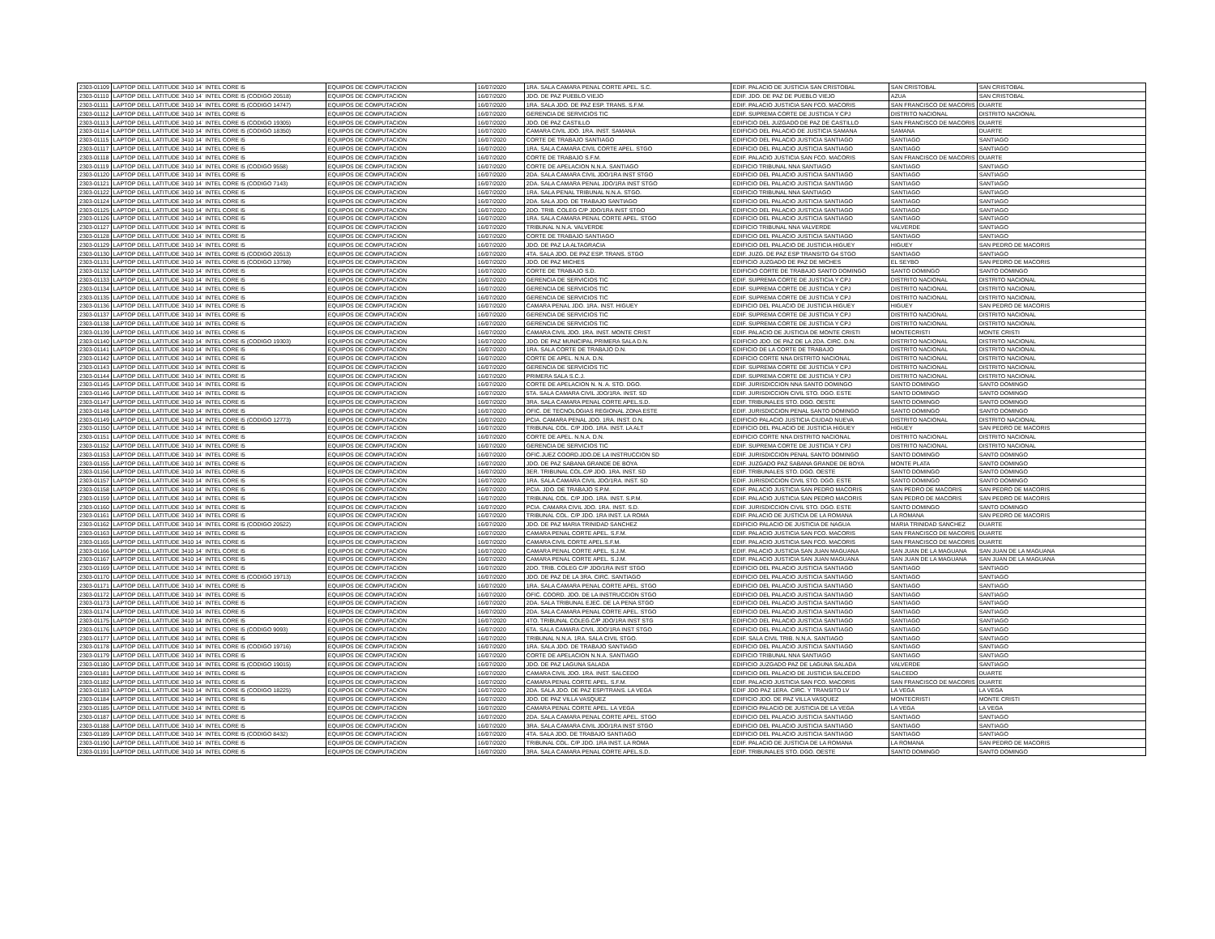| 2303-01109 | LAPTOP DELL LATITUDE 3410 14¨ INTEL CORE I5 | EQUIPOS DE COMPUTACION | 16/07/2020 | 1RA. SALA CAMARA PENAL CORTE APEL. S.C. | EDIF. PALACIO DE JUSTICIA SAN CRISTOBAL | SAN CRISTOBAL | SAN CRISTOBAL |
| 2303-01110 | LAPTOP DELL LATITUDE 3410 14¨ INTEL CORE I5 (CODIGO 20518) | EQUIPOS DE COMPUTACION | 16/07/2020 | JDO. DE PAZ PUEBLO VIEJO | EDIF. JDO. DE PAZ DE PUEBLO VIEJO | AZUA | SAN CRISTOBAL |
| 2303-01111 | LAPTOP DELL LATITUDE 3410 14¨ INTEL CORE I5 (CODIGO 14747) | EQUIPOS DE COMPUTACION | 16/07/2020 | 1RA. SALA JDO. DE PAZ ESP. TRANS. S.F.M. | EDIF. PALACIO JUSTICIA SAN FCO. MACORIS | SAN FRANCISCO DE MACORIS | DUARTE |
| 2303-01112 | LAPTOP DELL LATITUDE 3410 14¨ INTEL CORE I5 | EQUIPOS DE COMPUTACION | 16/07/2020 | GERENCIA DE SERVICIOS TIC | EDIF. SUPREMA CORTE DE JUSTICIA Y CPJ | DISTRITO NACIONAL | DISTRITO NACIONAL |
| 2303-01113 | LAPTOP DELL LATITUDE 3410 14¨ INTEL CORE I5 (CODIGO 19305) | EQUIPOS DE COMPUTACION | 16/07/2020 | JDO. DE PAZ CASTILLO | EDIFICIO DEL JUZGADO DE PAZ DE CASTILLO | SAN FRANCISCO DE MACORIS | DUARTE |
| 2303-01114 | LAPTOP DELL LATITUDE 3410 14¨ INTEL CORE I5 (CODIGO 18350) | EQUIPOS DE COMPUTACION | 16/07/2020 | CAMARA CIVIL JDO. 1RA. INST. SAMANA | EDIFICIO DEL PALACIO DE JUSTICIA SAMANA | SAMANA | DUARTE |
| 2303-01115 | LAPTOP DELL LATITUDE 3410 14¨ INTEL CORE I5 | EQUIPOS DE COMPUTACION | 16/07/2020 | CORTE DE TRABAJO SANTIAGO | EDIFICIO DEL PALACIO JUSTICIA SANTIAGO | SANTIAGO | SANTIAGO |
| 2303-01117 | LAPTOP DELL LATITUDE 3410 14¨ INTEL CORE I5 | EQUIPOS DE COMPUTACION | 16/07/2020 | 1RA. SALA CAMARA CIVIL CORTE APEL. STGO | EDIFICIO DEL PALACIO JUSTICIA SANTIAGO | SANTIAGO | SANTIAGO |
| 2303-01118 | LAPTOP DELL LATITUDE 3410 14¨ INTEL CORE I5 | EQUIPOS DE COMPUTACION | 16/07/2020 | CORTE DE TRABAJO S.F.M. | EDIF. PALACIO JUSTICIA SAN FCO. MACORIS | SAN FRANCISCO DE MACORIS | DUARTE |
| 2303-01119 | LAPTOP DELL LATITUDE 3410 14¨ INTEL CORE I5 (CODIGO 9558) | EQUIPOS DE COMPUTACION | 16/07/2020 | CORTE DE APELACION N.N.A. SANTIAGO | EDIFICIO TRIBUNAL NNA SANTIAGO | SANTIAGO | SANTIAGO |
| 2303-01120 | LAPTOP DELL LATITUDE 3410 14¨ INTEL CORE I5 | EQUIPOS DE COMPUTACION | 16/07/2020 | 2DA. SALA CAMARA CIVIL JDO/1RA INST STGO | EDIFICIO DEL PALACIO JUSTICIA SANTIAGO | SANTIAGO | SANTIAGO |
| 2303-01121 | LAPTOP DELL LATITUDE 3410 14¨ INTEL CORE I5 (CODIGO 7143) | EQUIPOS DE COMPUTACION | 16/07/2020 | 2DA. SALA CAMARA PENAL JDO/1RA INST STGO | EDIFICIO DEL PALACIO JUSTICIA SANTIAGO | SANTIAGO | SANTIAGO |
| 2303-01122 | LAPTOP DELL LATITUDE 3410 14¨ INTEL CORE I5 | EQUIPOS DE COMPUTACION | 16/07/2020 | 1RA. SALA PENAL TRIBUNAL N.N.A. STGO. | EDIFICIO TRIBUNAL NNA SANTIAGO | SANTIAGO | SANTIAGO |
| 2303-01124 | LAPTOP DELL LATITUDE 3410 14¨ INTEL CORE I5 | EQUIPOS DE COMPUTACION | 16/07/2020 | 2DA. SALA JDO. DE TRABAJO SANTIAGO | EDIFICIO DEL PALACIO JUSTICIA SANTIAGO | SANTIAGO | SANTIAGO |
| 2303-01125 | LAPTOP DELL LATITUDE 3410 14¨ INTEL CORE I5 | EQUIPOS DE COMPUTACION | 16/07/2020 | 2DO. TRIB. COLEG C/P JDO/1RA INST STGO | EDIFICIO DEL PALACIO JUSTICIA SANTIAGO | SANTIAGO | SANTIAGO |
| 2303-01126 | LAPTOP DELL LATITUDE 3410 14¨ INTEL CORE I5 | EQUIPOS DE COMPUTACION | 16/07/2020 | 1RA. SALA CAMARA PENAL CORTE APEL. STGO | EDIFICIO DEL PALACIO JUSTICIA SANTIAGO | SANTIAGO | SANTIAGO |
| 2303-01127 | LAPTOP DELL LATITUDE 3410 14¨ INTEL CORE I5 | EQUIPOS DE COMPUTACION | 16/07/2020 | TRIBUNAL N.N.A. VALVERDE | EDIFICIO TRIBUNAL NNA VALVERDE | VALVERDE | SANTIAGO |
| 2303-01128 | LAPTOP DELL LATITUDE 3410 14¨ INTEL CORE I5 | EQUIPOS DE COMPUTACION | 16/07/2020 | CORTE DE TRABAJO SANTIAGO | EDIFICIO DEL PALACIO JUSTICIA SANTIAGO | SANTIAGO | SANTIAGO |
| 2303-01129 | LAPTOP DELL LATITUDE 3410 14¨ INTEL CORE I5 | EQUIPOS DE COMPUTACION | 16/07/2020 | JDO. DE PAZ LA ALTAGRACIA | EDIFICIO DEL PALACIO DE JUSTICIA HIGUEY | HIGUEY | SAN PEDRO DE MACORIS |
| 2303-01130 | LAPTOP DELL LATITUDE 3410 14¨ INTEL CORE I5 (CODIGO 20513) | EQUIPOS DE COMPUTACION | 16/07/2020 | 4TA. SALA JDO. DE PAZ ESP. TRANS. STGO | EDIF. JUZG. DE PAZ ESP TRANSITO G4 STGO | SANTIAGO | SANTIAGO |
| 2303-01131 | LAPTOP DELL LATITUDE 3410 14¨ INTEL CORE I5 (CODIGO 13798) | EQUIPOS DE COMPUTACION | 16/07/2020 | JDO. DE PAZ MICHES | EDIFICIO JUZGADO DE PAZ DE MICHES | EL SEYBO | SAN PEDRO DE MACORIS |
| 2303-01132 | LAPTOP DELL LATITUDE 3410 14¨ INTEL CORE I5 | EQUIPOS DE COMPUTACION | 16/07/2020 | CORTE DE TRABAJO S.D. | EDIFICIO CORTE DE TRABAJO SANTO DOMINGO | SANTO DOMINGO | SANTO DOMINGO |
| 2303-01133 | LAPTOP DELL LATITUDE 3410 14¨ INTEL CORE I5 | EQUIPOS DE COMPUTACION | 16/07/2020 | GERENCIA DE SERVICIOS TIC | EDIF. SUPREMA CORTE DE JUSTICIA Y CPJ | DISTRITO NACIONAL | DISTRITO NACIONAL |
| 2303-01134 | LAPTOP DELL LATITUDE 3410 14¨ INTEL CORE I5 | EQUIPOS DE COMPUTACION | 16/07/2020 | GERENCIA DE SERVICIOS TIC | EDIF. SUPREMA CORTE DE JUSTICIA Y CPJ | DISTRITO NACIONAL | DISTRITO NACIONAL |
| 2303-01135 | LAPTOP DELL LATITUDE 3410 14¨ INTEL CORE I5 | EQUIPOS DE COMPUTACION | 16/07/2020 | GERENCIA DE SERVICIOS TIC | EDIF. SUPREMA CORTE DE JUSTICIA Y CPJ | DISTRITO NACIONAL | DISTRITO NACIONAL |
| 2303-01136 | LAPTOP DELL LATITUDE 3410 14¨ INTEL CORE I5 | EQUIPOS DE COMPUTACION | 16/07/2020 | CAMARA PENAL JDO. 1RA. INST. HIGUEY | EDIFICIO DEL PALACIO DE JUSTICIA HIGUEY | HIGUEY | SAN PEDRO DE MACORIS |
| 2303-01137 | LAPTOP DELL LATITUDE 3410 14¨ INTEL CORE I5 | EQUIPOS DE COMPUTACION | 16/07/2020 | GERENCIA DE SERVICIOS TIC | EDIF. SUPREMA CORTE DE JUSTICIA Y CPJ | DISTRITO NACIONAL | DISTRITO NACIONAL |
| 2303-01138 | LAPTOP DELL LATITUDE 3410 14¨ INTEL CORE I5 | EQUIPOS DE COMPUTACION | 16/07/2020 | GERENCIA DE SERVICIOS TIC | EDIF. SUPREMA CORTE DE JUSTICIA Y CPJ | DISTRITO NACIONAL | DISTRITO NACIONAL |
| 2303-01139 | LAPTOP DELL LATITUDE 3410 14¨ INTEL CORE I5 | EQUIPOS DE COMPUTACION | 16/07/2020 | CAMARA CIVIL JDO. 1RA. INST. MONTE CRIST | EDIF. PALACIO DE JUSTICIA DE MONTE CRISTI | MONTECRISTI | MONTE CRISTI |
| 2303-01140 | LAPTOP DELL LATITUDE 3410 14¨ INTEL CORE I5 (CODIGO 19303) | EQUIPOS DE COMPUTACION | 16/07/2020 | JDO. DE PAZ MUNICIPAL PRIMERA SALA D.N. | EDIFICIO JDO. DE PAZ DE LA 2DA. CIRC. D.N. | DISTRITO NACIONAL | DISTRITO NACIONAL |
| 2303-01141 | LAPTOP DELL LATITUDE 3410 14¨ INTEL CORE I5 | EQUIPOS DE COMPUTACION | 16/07/2020 | 1RA. SALA CORTE DE TRABAJO D.N. | EDIFICIO DE LA CORTE DE TRABAJO | DISTRITO NACIONAL | DISTRITO NACIONAL |
| 2303-01142 | LAPTOP DELL LATITUDE 3410 14¨ INTEL CORE I5 | EQUIPOS DE COMPUTACION | 16/07/2020 | CORTE DE APEL. N.N.A. D.N. | EDIFICIO CORTE NNA DISTRITO NACIONAL | DISTRITO NACIONAL | DISTRITO NACIONAL |
| 2303-01143 | LAPTOP DELL LATITUDE 3410 14¨ INTEL CORE I5 | EQUIPOS DE COMPUTACION | 16/07/2020 | GERENCIA DE SERVICIOS TIC | EDIF. SUPREMA CORTE DE JUSTICIA Y CPJ | DISTRITO NACIONAL | DISTRITO NACIONAL |
| 2303-01144 | LAPTOP DELL LATITUDE 3410 14¨ INTEL CORE I5 | EQUIPOS DE COMPUTACION | 16/07/2020 | PRIMERA SALA S.C.J. | EDIF. SUPREMA CORTE DE JUSTICIA Y CPJ | DISTRITO NACIONAL | DISTRITO NACIONAL |
| 2303-01145 | LAPTOP DELL LATITUDE 3410 14¨ INTEL CORE I5 | EQUIPOS DE COMPUTACION | 16/07/2020 | CORTE DE APELACION N. N. A. STO. DGO. | EDIF. JURISDICCION NNA SANTO DOMINGO | SANTO DOMINGO | SANTO DOMINGO |
| 2303-01146 | LAPTOP DELL LATITUDE 3410 14¨ INTEL CORE I5 | EQUIPOS DE COMPUTACION | 16/07/2020 | 5TA. SALA CAMARA CIVIL JDO/1RA. INST. SD | EDIF. JURISDICCION CIVIL STO. DGO. ESTE | SANTO DOMINGO | SANTO DOMINGO |
| 2303-01147 | LAPTOP DELL LATITUDE 3410 14¨ INTEL CORE I5 | EQUIPOS DE COMPUTACION | 16/07/2020 | 3RA. SALA CAMARA PENAL CORTE APEL.S.D. | EDIF. TRIBUNALES STO. DGO. OESTE | SANTO DOMINGO | SANTO DOMINGO |
| 2303-01148 | LAPTOP DELL LATITUDE 3410 14¨ INTEL CORE I5 | EQUIPOS DE COMPUTACION | 16/07/2020 | OFIC. DE TECNOLOGIAS REGIONAL ZONA ESTE | EDIF. JURISDICCION PENAL SANTO DOMINGO | SANTO DOMINGO | SANTO DOMINGO |
| 2303-01149 | LAPTOP DELL LATITUDE 3410 14¨ INTEL CORE I5 (CODIGO 12773) | EQUIPOS DE COMPUTACION | 16/07/2020 | PCIA. CAMARA PENAL JDO. 1RA. INST. D.N. | EDIFICIO PALACIO JUSTICIA CIUDAD NUEVA | DISTRITO NACIONAL | DISTRITO NACIONAL |
| 2303-01150 | LAPTOP DELL LATITUDE 3410 14¨ INTEL CORE I5 | EQUIPOS DE COMPUTACION | 16/07/2020 | TRIBUNAL COL. C/P JDO. 1RA. INST. LA ALT | EDIFICIO DEL PALACIO DE JUSTICIA HIGUEY | HIGUEY | SAN PEDRO DE MACORIS |
| 2303-01151 | LAPTOP DELL LATITUDE 3410 14¨ INTEL CORE I5 | EQUIPOS DE COMPUTACION | 16/07/2020 | CORTE DE APEL. N.N.A. D.N. | EDIFICIO CORTE NNA DISTRITO NACIONAL | DISTRITO NACIONAL | DISTRITO NACIONAL |
| 2303-01152 | LAPTOP DELL LATITUDE 3410 14¨ INTEL CORE I5 | EQUIPOS DE COMPUTACION | 16/07/2020 | GERENCIA DE SERVICIOS TIC | EDIF. SUPREMA CORTE DE JUSTICIA Y CPJ | DISTRITO NACIONAL | DISTRITO NACIONAL |
| 2303-01153 | LAPTOP DELL LATITUDE 3410 14¨ INTEL CORE I5 | EQUIPOS DE COMPUTACION | 16/07/2020 | OFIC.JUEZ COORD.JDO.DE LA INSTRUCCION SD | EDIF. JURISDICCION PENAL SANTO DOMINGO | SANTO DOMINGO | SANTO DOMINGO |
| 2303-01155 | LAPTOP DELL LATITUDE 3410 14¨ INTEL CORE I5 | EQUIPOS DE COMPUTACION | 16/07/2020 | JDO. DE PAZ SABANA GRANDE DE BOYA | EDIF. JUZGADO PAZ SABANA GRANDE DE BOYA | MONTE PLATA | SANTO DOMINGO |
| 2303-01156 | LAPTOP DELL LATITUDE 3410 14¨ INTEL CORE I5 | EQUIPOS DE COMPUTACION | 16/07/2020 | 3ER. TRIBUNAL COL.C/P JDO. 1RA. INST. SD | EDIF. TRIBUNALES STO. DGO. OESTE | SANTO DOMINGO | SANTO DOMINGO |
| 2303-01157 | LAPTOP DELL LATITUDE 3410 14¨ INTEL CORE I5 | EQUIPOS DE COMPUTACION | 16/07/2020 | 1RA. SALA CAMARA CIVIL JDO/1RA. INST. SD | EDIF. JURISDICCION CIVIL STO. DGO. ESTE | SANTO DOMINGO | SANTO DOMINGO |
| 2303-01158 | LAPTOP DELL LATITUDE 3410 14¨ INTEL CORE I5 | EQUIPOS DE COMPUTACION | 16/07/2020 | PCIA. JDO. DE TRABAJO S.P.M. | EDIF. PALACIO JUSTICIA SAN PEDRO MACORIS | SAN PEDRO DE MACORIS | SAN PEDRO DE MACORIS |
| 2303-01159 | LAPTOP DELL LATITUDE 3410 14¨ INTEL CORE I5 | EQUIPOS DE COMPUTACION | 16/07/2020 | TRIBUNAL COL. C/P JDO. 1RA. INST. S.P.M. | EDIF. PALACIO JUSTICIA SAN PEDRO MACORIS | SAN PEDRO DE MACORIS | SAN PEDRO DE MACORIS |
| 2303-01160 | LAPTOP DELL LATITUDE 3410 14¨ INTEL CORE I5 | EQUIPOS DE COMPUTACION | 16/07/2020 | PCIA. CAMARA CIVIL JDO. 1RA. INST. S.D. | EDIF. JURISDICCION CIVIL STO. DGO. ESTE | SANTO DOMINGO | SANTO DOMINGO |
| 2303-01161 | LAPTOP DELL LATITUDE 3410 14¨ INTEL CORE I5 | EQUIPOS DE COMPUTACION | 16/07/2020 | TRIBUNAL COL. C/P JDO. 1RA INST. LA ROMA | EDIF. PALACIO DE JUSTICIA DE LA ROMANA | LA ROMANA | SAN PEDRO DE MACORIS |
| 2303-01162 | LAPTOP DELL LATITUDE 3410 14¨ INTEL CORE I5 (CODIGO 20522) | EQUIPOS DE COMPUTACION | 16/07/2020 | JDO. DE PAZ MARIA TRINIDAD SANCHEZ | EDIFICIO PALACIO DE JUSTICIA DE NAGUA | MARIA TRINIDAD SANCHEZ | DUARTE |
| 2303-01163 | LAPTOP DELL LATITUDE 3410 14¨ INTEL CORE I5 | EQUIPOS DE COMPUTACION | 16/07/2020 | CAMARA PENAL CORTE APEL. S.F.M. | EDIF. PALACIO JUSTICIA SAN FCO. MACORIS | SAN FRANCISCO DE MACORIS | DUARTE |
| 2303-01165 | LAPTOP DELL LATITUDE 3410 14¨ INTEL CORE I5 | EQUIPOS DE COMPUTACION | 16/07/2020 | CAMARA CIVIL CORTE APEL.S.F.M. | EDIF. PALACIO JUSTICIA SAN FCO. MACORIS | SAN FRANCISCO DE MACORIS | DUARTE |
| 2303-01166 | LAPTOP DELL LATITUDE 3410 14¨ INTEL CORE I5 | EQUIPOS DE COMPUTACION | 16/07/2020 | CAMARA PENAL CORTE APEL. S.J.M. | EDIF. PALACIO JUSTICIA SAN JUAN MAGUANA | SAN JUAN DE LA MAGUANA | SAN JUAN DE LA MAGUANA |
| 2303-01167 | LAPTOP DELL LATITUDE 3410 14¨ INTEL CORE I5 | EQUIPOS DE COMPUTACION | 16/07/2020 | CAMARA PENAL CORTE APEL. S.J.M. | EDIF. PALACIO JUSTICIA SAN JUAN MAGUANA | SAN JUAN DE LA MAGUANA | SAN JUAN DE LA MAGUANA |
| 2303-01169 | LAPTOP DELL LATITUDE 3410 14¨ INTEL CORE I5 | EQUIPOS DE COMPUTACION | 16/07/2020 | 2DO. TRIB. COLEG C/P JDO/1RA INST STGO | EDIFICIO DEL PALACIO JUSTICIA SANTIAGO | SANTIAGO | SANTIAGO |
| 2303-01170 | LAPTOP DELL LATITUDE 3410 14¨ INTEL CORE I5 (CODIGO 19713) | EQUIPOS DE COMPUTACION | 16/07/2020 | JDO. DE PAZ DE LA 3RA. CIRC. SANTIAGO | EDIFICIO DEL PALACIO JUSTICIA SANTIAGO | SANTIAGO | SANTIAGO |
| 2303-01171 | LAPTOP DELL LATITUDE 3410 14¨ INTEL CORE I5 | EQUIPOS DE COMPUTACION | 16/07/2020 | 1RA. SALA CAMARA PENAL CORTE APEL. STGO | EDIFICIO DEL PALACIO JUSTICIA SANTIAGO | SANTIAGO | SANTIAGO |
| 2303-01172 | LAPTOP DELL LATITUDE 3410 14¨ INTEL CORE I5 | EQUIPOS DE COMPUTACION | 16/07/2020 | OFIC. COORD. JDO. DE LA INSTRUCCION STGO | EDIFICIO DEL PALACIO JUSTICIA SANTIAGO | SANTIAGO | SANTIAGO |
| 2303-01173 | LAPTOP DELL LATITUDE 3410 14¨ INTEL CORE I5 | EQUIPOS DE COMPUTACION | 16/07/2020 | 2DA. SALA TRIBUNAL EJEC. DE LA PENA STGO | EDIFICIO DEL PALACIO JUSTICIA SANTIAGO | SANTIAGO | SANTIAGO |
| 2303-01174 | LAPTOP DELL LATITUDE 3410 14¨ INTEL CORE I5 | EQUIPOS DE COMPUTACION | 16/07/2020 | 2DA. SALA CAMARA PENAL CORTE APEL. STGO | EDIFICIO DEL PALACIO JUSTICIA SANTIAGO | SANTIAGO | SANTIAGO |
| 2303-01175 | LAPTOP DELL LATITUDE 3410 14¨ INTEL CORE I5 | EQUIPOS DE COMPUTACION | 16/07/2020 | 4TO. TRIBUNAL COLEG.C/P JDO/1RA INST STG | EDIFICIO DEL PALACIO JUSTICIA SANTIAGO | SANTIAGO | SANTIAGO |
| 2303-01176 | LAPTOP DELL LATITUDE 3410 14¨ INTEL CORE I5 (CODIGO 9093) | EQUIPOS DE COMPUTACION | 16/07/2020 | 6TA. SALA CAMARA CIVIL JDO/1RA INST STGO | EDIFICIO DEL PALACIO JUSTICIA SANTIAGO | SANTIAGO | SANTIAGO |
| 2303-01177 | LAPTOP DELL LATITUDE 3410 14¨ INTEL CORE I5 | EQUIPOS DE COMPUTACION | 16/07/2020 | TRIBUNAL N.N.A. 1RA. SALA CIVIL STGO. | EDIF. SALA CIVIL TRIB. N.N.A. SANTIAGO | SANTIAGO | SANTIAGO |
| 2303-01178 | LAPTOP DELL LATITUDE 3410 14¨ INTEL CORE I5 (CODIGO 19716) | EQUIPOS DE COMPUTACION | 16/07/2020 | 1RA. SALA JDO. DE TRABAJO SANTIAGO | EDIFICIO DEL PALACIO JUSTICIA SANTIAGO | SANTIAGO | SANTIAGO |
| 2303-01179 | LAPTOP DELL LATITUDE 3410 14¨ INTEL CORE I5 | EQUIPOS DE COMPUTACION | 16/07/2020 | CORTE DE APELACION N.N.A. SANTIAGO | EDIFICIO TRIBUNAL NNA SANTIAGO | SANTIAGO | SANTIAGO |
| 2303-01180 | LAPTOP DELL LATITUDE 3410 14¨ INTEL CORE I5 (CODIGO 19015) | EQUIPOS DE COMPUTACION | 16/07/2020 | JDO. DE PAZ LAGUNA SALADA | EDIFICIO JUZGADO PAZ DE LAGUNA SALADA | VALVERDE | SANTIAGO |
| 2303-01181 | LAPTOP DELL LATITUDE 3410 14¨ INTEL CORE I5 | EQUIPOS DE COMPUTACION | 16/07/2020 | CAMARA CIVIL JDO. 1RA. INST. SALCEDO | EDIFICIO DEL PALACIO DE JUSTICIA SALCEDO | SALCEDO | DUARTE |
| 2303-01182 | LAPTOP DELL LATITUDE 3410 14¨ INTEL CORE I5 | EQUIPOS DE COMPUTACION | 16/07/2020 | CAMARA PENAL CORTE APEL. S.F.M. | EDIF. PALACIO JUSTICIA SAN FCO. MACORIS | SAN FRANCISCO DE MACORIS | DUARTE |
| 2303-01183 | LAPTOP DELL LATITUDE 3410 14¨ INTEL CORE I5 (CODIGO 18225) | EQUIPOS DE COMPUTACION | 16/07/2020 | 2DA. SALA JDO. DE PAZ ESP/TRANS. LA VEGA | EDIF JDO PAZ 1ERA. CIRC. Y TRANSITO LV | LA VEGA | LA VEGA |
| 2303-01184 | LAPTOP DELL LATITUDE 3410 14¨ INTEL CORE I5 | EQUIPOS DE COMPUTACION | 16/07/2020 | JDO. DE PAZ VILLA VASQUEZ | EDIFICIO JDO. DE PAZ VILLA VASQUEZ | MONTECRISTI | MONTE CRISTI |
| 2303-01185 | LAPTOP DELL LATITUDE 3410 14¨ INTEL CORE I5 | EQUIPOS DE COMPUTACION | 16/07/2020 | CAMARA PENAL CORTE APEL. LA VEGA | EDIFICIO PALACIO DE JUSTICIA DE LA VEGA | LA VEGA | LA VEGA |
| 2303-01187 | LAPTOP DELL LATITUDE 3410 14¨ INTEL CORE I5 | EQUIPOS DE COMPUTACION | 16/07/2020 | 2DA. SALA CAMARA PENAL CORTE APEL. STGO | EDIFICIO DEL PALACIO JUSTICIA SANTIAGO | SANTIAGO | SANTIAGO |
| 2303-01188 | LAPTOP DELL LATITUDE 3410 14¨ INTEL CORE I5 | EQUIPOS DE COMPUTACION | 16/07/2020 | 3RA. SALA CAMARA CIVIL JDO/1RA INST STGO | EDIFICIO DEL PALACIO JUSTICIA SANTIAGO | SANTIAGO | SANTIAGO |
| 2303-01189 | LAPTOP DELL LATITUDE 3410 14¨ INTEL CORE I5 (CODIGO 8432) | EQUIPOS DE COMPUTACION | 16/07/2020 | 4TA. SALA JDO. DE TRABAJO SANTIAGO | EDIFICIO DEL PALACIO JUSTICIA SANTIAGO | SANTIAGO | SANTIAGO |
| 2303-01190 | LAPTOP DELL LATITUDE 3410 14¨ INTEL CORE I5 | EQUIPOS DE COMPUTACION | 16/07/2020 | TRIBUNAL COL. C/P JDO. 1RA INST. LA ROMA | EDIF. PALACIO DE JUSTICIA DE LA ROMANA | LA ROMANA | SAN PEDRO DE MACORIS |
| 2303-01191 | LAPTOP DELL LATITUDE 3410 14¨ INTEL CORE I5 | EQUIPOS DE COMPUTACION | 16/07/2020 | 3RA. SALA CAMARA PENAL CORTE APEL.S.D. | EDIF. TRIBUNALES STO. DGO. OESTE | SANTO DOMINGO | SANTO DOMINGO |